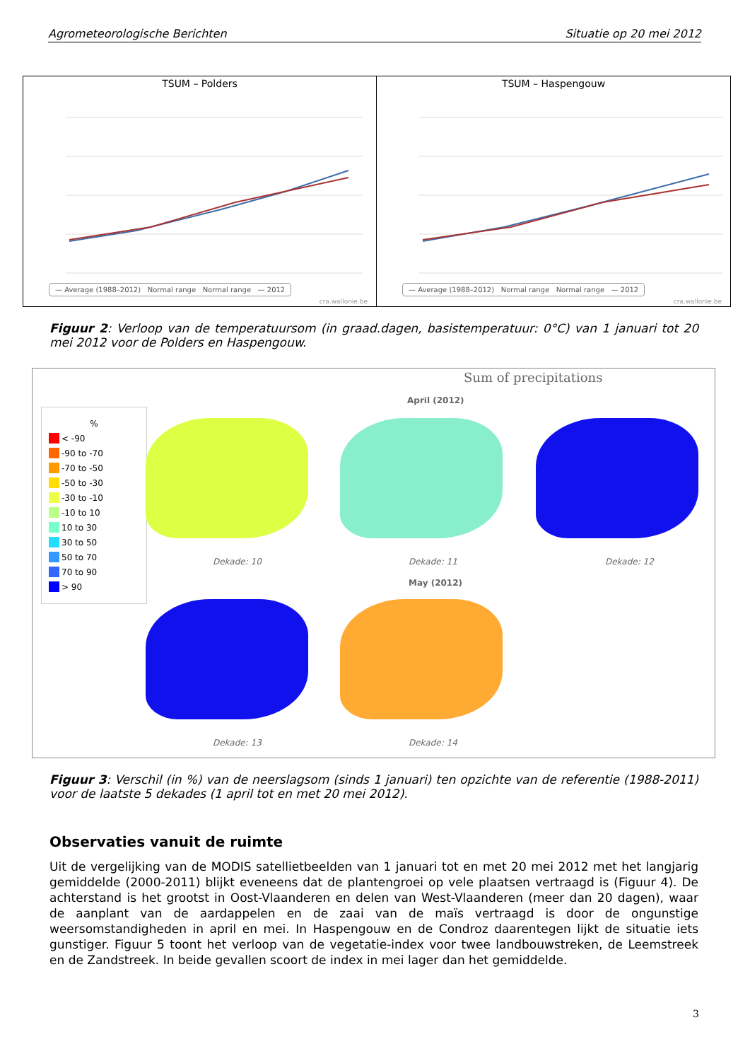Agrometeorologische Berichten Situatie op 20 mei 2012
TSUM – Polders
— Average (1988–2012) Normal range Normal range — 2012
cra.wallonie.be
TSUM – Haspengouw
— Average (1988–2012) Normal range Normal range — 2012
cra.wallonie.be
Figuur 2: Verloop van de temperatuursom (in graad.dagen, basistemperatuur: 0°C) van 1 januari tot 20 mei 2012 voor de Polders en Haspengouw.
Sum of precipitations
April (2012)
%
< -90
-90 to -70
-70 to -50
-50 to -30
-30 to -10
-10 to 10
10 to 30
30 to 50
50 to 70
70 to 90
> 90
Dekade: 10 Dekade: 11 Dekade: 12
May (2012)
Dekade: 13 Dekade: 14
Figuur 3: Verschil (in %) van de neerslagsom (sinds 1 januari) ten opzichte van de referentie (1988-2011) voor de laatste 5 dekades (1 april tot en met 20 mei 2012).
Observaties vanuit de ruimte
Uit de vergelijking van de MODIS satellietbeelden van 1 januari tot en met 20 mei 2012 met het langjarig gemiddelde (2000-2011) blijkt eveneens dat de plantengroei op vele plaatsen vertraagd is (Figuur 4). De achterstand is het grootst in Oost-Vlaanderen en delen van West-Vlaanderen (meer dan 20 dagen), waar de aanplant van de aardappelen en de zaai van de maïs vertraagd is door de ongunstige weersomstandigheden in april en mei. In Haspengouw en de Condroz daarentegen lijkt de situatie iets gunstiger. Figuur 5 toont het verloop van de vegetatie-index voor twee landbouwstreken, de Leemstreek en de Zandstreek. In beide gevallen scoort de index in mei lager dan het gemiddelde.
3